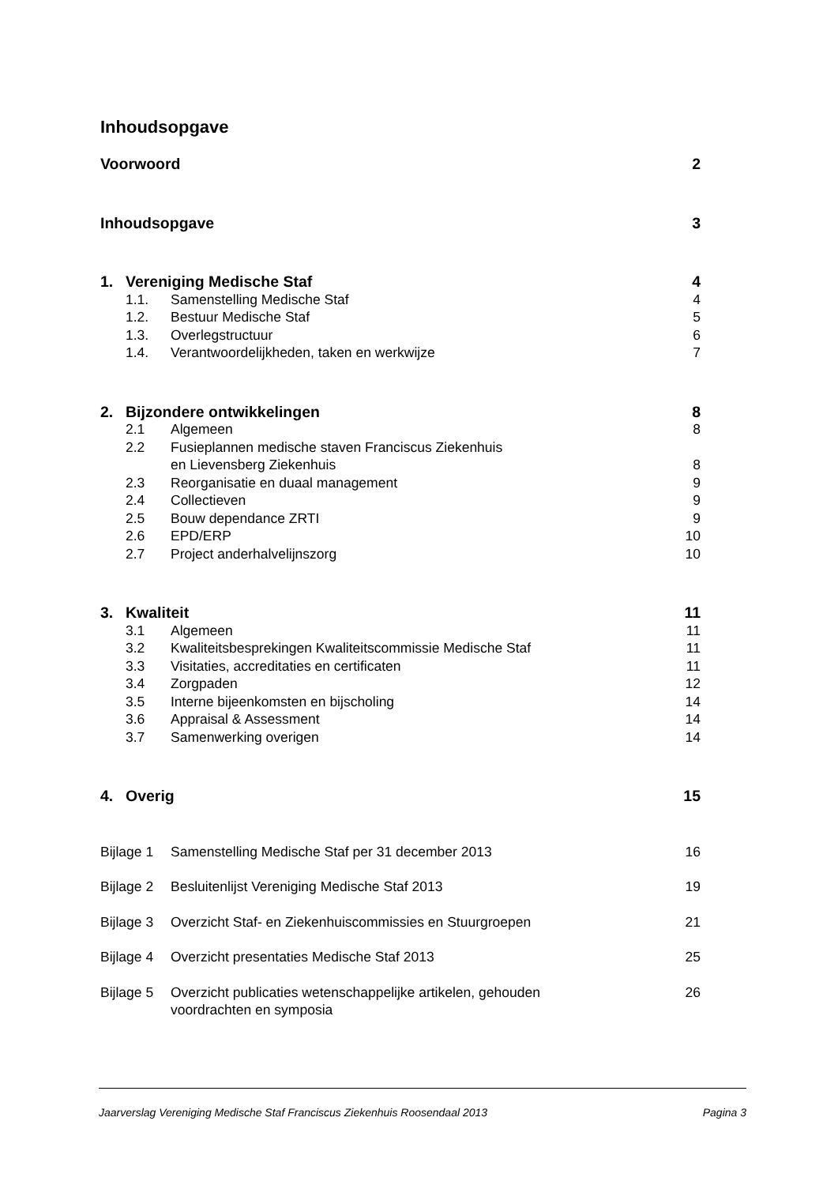Inhoudsopgave
Voorwoord 2
Inhoudsopgave 3
1. Vereniging Medische Staf 4
1.1. Samenstelling Medische Staf 4
1.2. Bestuur Medische Staf 5
1.3. Overlegstructuur 6
1.4. Verantwoordelijkheden, taken en werkwijze 7
2. Bijzondere ontwikkelingen 8
2.1 Algemeen 8
2.2 Fusieplannen medische staven Franciscus Ziekenhuis
en Lievensberg Ziekenhuis 8
2.3 Reorganisatie en duaal management 9
2.4 Collectieven 9
2.5 Bouw dependance ZRTI 9
2.6 EPD/ERP 10
2.7 Project anderhalvelijnszorg 10
3. Kwaliteit 11
3.1 Algemeen 11
3.2 Kwaliteitsbesprekingen Kwaliteitscommissie Medische Staf 11
3.3 Visitaties, accreditaties en certificaten 11
3.4 Zorgpaden 12
3.5 Interne bijeenkomsten en bijscholing 14
3.6 Appraisal & Assessment 14
3.7 Samenwerking overigen 14
4. Overig 15
Bijlage 1 Samenstelling Medische Staf per 31 december 2013 16
Bijlage 2 Besluitenlijst Vereniging Medische Staf 2013 19
Bijlage 3 Overzicht Staf- en Ziekenhuiscommissies en Stuurgroepen 21
Bijlage 4 Overzicht presentaties Medische Staf 2013 25
Bijlage 5 Overzicht publicaties wetenschappelijke artikelen, gehouden
voordrachten en symposia 26
Jaarverslag Vereniging Medische Staf Franciscus Ziekenhuis Roosendaal 2013 Pagina 3